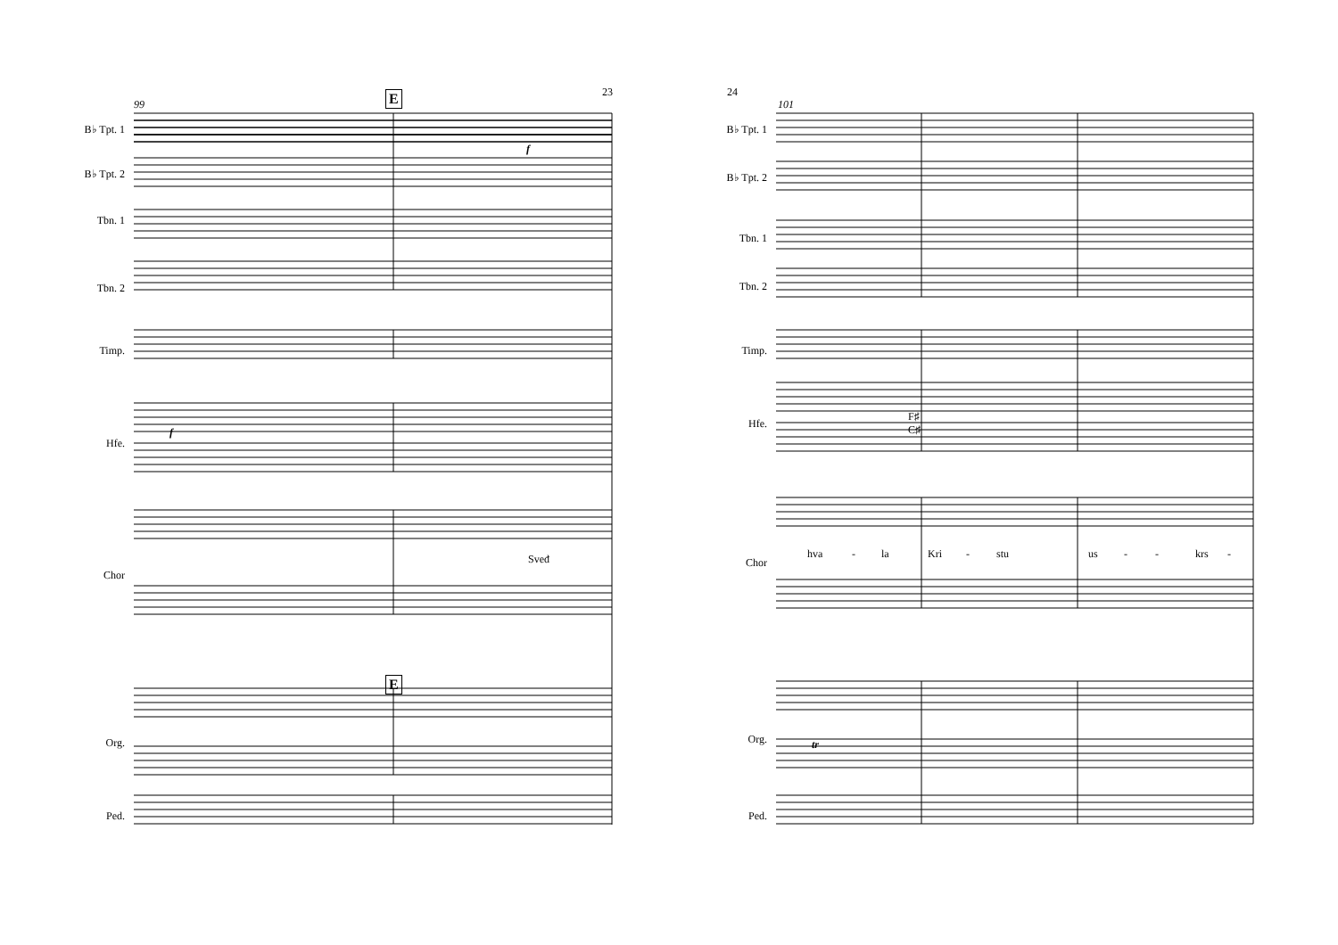23
99 E
B♭ Tpt. 1
B♭ Tpt. 2
Tbn. 1
Tbn. 2
Timp.
Hfe.
Chor
Sveđ
E
Org.
Ped.
f
f
24
101
B♭ Tpt. 1
B♭ Tpt. 2
Tbn. 1
Tbn. 2
Timp.
Hfe.
F♯
C♯
Chor
hva - la Kri - stu us - - krs -
Org. tr
Ped.